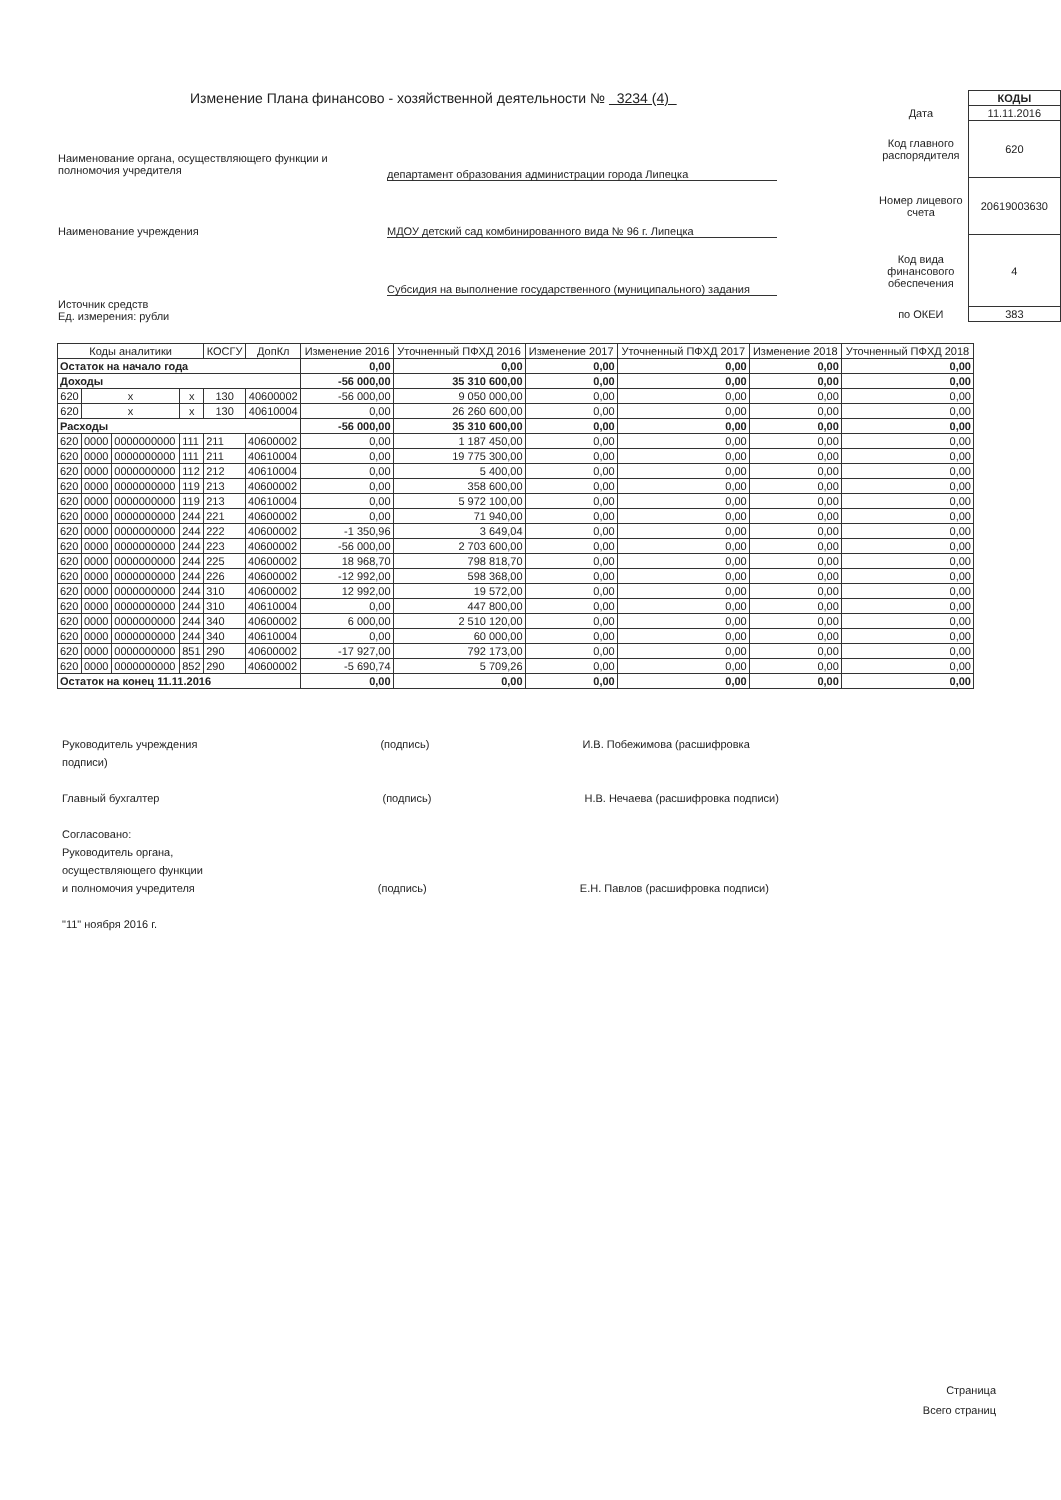Изменение Плана финансово - хозяйственной деятельности № 3234 (4)
| | КОДЫ |
| Дата | 11.11.2016 |
| Код главного распорядителя | 620 |
| Номер лицевого счета | 20619003630 |
| Код вида финансового обеспечения | 4 |
| по ОКЕИ | 383 |
Наименование органа, осуществляющего функции и полномочия учредителя
департамент образования администрации города Липецка
Наименование учреждения МДОУ детский сад комбинированного вида № 96 г. Липецка
Источник средств
Ед. измерения: рубли
Субсидия на выполнение государственного (муниципального) задания
| Коды аналитики | | | | КОСГУ | ДопКл | Изменение 2016 | Уточненный ПФХД 2016 | Изменение 2017 | Уточненный ПФХД 2017 | Изменение 2018 | Уточненный ПФХД 2018 |
| --- | --- | --- | --- | --- | --- | --- | --- | --- | --- | --- | --- |
| Остаток на начало года | | | | | | 0,00 | 0,00 | 0,00 | 0,00 | 0,00 | 0,00 |
| Доходы | | | | | | -56 000,00 | 35 310 600,00 | 0,00 | 0,00 | 0,00 | 0,00 |
| 620 | x | | x | 130 | 40600002 | -56 000,00 | 9 050 000,00 | 0,00 | 0,00 | 0,00 | 0,00 |
| 620 | x | | x | 130 | 40610004 | 0,00 | 26 260 600,00 | 0,00 | 0,00 | 0,00 | 0,00 |
| Расходы | | | | | | -56 000,00 | 35 310 600,00 | 0,00 | 0,00 | 0,00 | 0,00 |
| 620 | 0000 | 0000000000 | 111 | 211 | 40600002 | 0,00 | 1 187 450,00 | 0,00 | 0,00 | 0,00 | 0,00 |
| 620 | 0000 | 0000000000 | 111 | 211 | 40610004 | 0,00 | 19 775 300,00 | 0,00 | 0,00 | 0,00 | 0,00 |
| 620 | 0000 | 0000000000 | 112 | 212 | 40610004 | 0,00 | 5 400,00 | 0,00 | 0,00 | 0,00 | 0,00 |
| 620 | 0000 | 0000000000 | 119 | 213 | 40600002 | 0,00 | 358 600,00 | 0,00 | 0,00 | 0,00 | 0,00 |
| 620 | 0000 | 0000000000 | 119 | 213 | 40610004 | 0,00 | 5 972 100,00 | 0,00 | 0,00 | 0,00 | 0,00 |
| 620 | 0000 | 0000000000 | 244 | 221 | 40600002 | 0,00 | 71 940,00 | 0,00 | 0,00 | 0,00 | 0,00 |
| 620 | 0000 | 0000000000 | 244 | 222 | 40600002 | -1 350,96 | 3 649,04 | 0,00 | 0,00 | 0,00 | 0,00 |
| 620 | 0000 | 0000000000 | 244 | 223 | 40600002 | -56 000,00 | 2 703 600,00 | 0,00 | 0,00 | 0,00 | 0,00 |
| 620 | 0000 | 0000000000 | 244 | 225 | 40600002 | 18 968,70 | 798 818,70 | 0,00 | 0,00 | 0,00 | 0,00 |
| 620 | 0000 | 0000000000 | 244 | 226 | 40600002 | -12 992,00 | 598 368,00 | 0,00 | 0,00 | 0,00 | 0,00 |
| 620 | 0000 | 0000000000 | 244 | 310 | 40600002 | 12 992,00 | 19 572,00 | 0,00 | 0,00 | 0,00 | 0,00 |
| 620 | 0000 | 0000000000 | 244 | 310 | 40610004 | 0,00 | 447 800,00 | 0,00 | 0,00 | 0,00 | 0,00 |
| 620 | 0000 | 0000000000 | 244 | 340 | 40600002 | 6 000,00 | 2 510 120,00 | 0,00 | 0,00 | 0,00 | 0,00 |
| 620 | 0000 | 0000000000 | 244 | 340 | 40610004 | 0,00 | 60 000,00 | 0,00 | 0,00 | 0,00 | 0,00 |
| 620 | 0000 | 0000000000 | 851 | 290 | 40600002 | -17 927,00 | 792 173,00 | 0,00 | 0,00 | 0,00 | 0,00 |
| 620 | 0000 | 0000000000 | 852 | 290 | 40600002 | -5 690,74 | 5 709,26 | 0,00 | 0,00 | 0,00 | 0,00 |
| Остаток на конец 11.11.2016 | | | | | | 0,00 | 0,00 | 0,00 | 0,00 | 0,00 | 0,00 |
Руководитель учреждения (подпись) И.В. Побежимова (расшифровка подписи)
Главный бухгалтер (подпись) Н.В. Нечаева (расшифровка подписи)
Согласовано:
Руководитель органа,
осуществляющего функции
и полномочия учредителя (подпись) Е.Н. Павлов (расшифровка подписи)
"11" ноября 2016 г.
Страница
Всего страниц